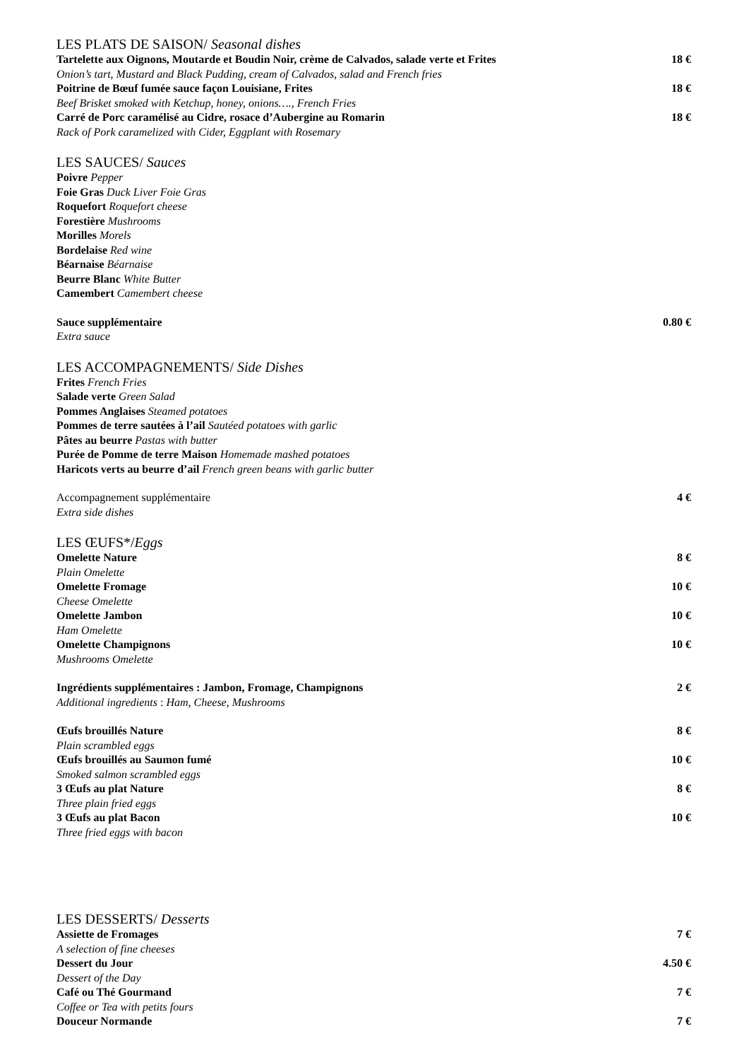LES PLATS DE SAISON/ Seasonal dishes
Tartelette aux Oignons, Moutarde et Boudin Noir, crème de Calvados, salade verte et Frites 18 €
Onion’s tart, Mustard and Black Pudding, cream of Calvados, salad and French fries
Poitrine de Bœuf fumée sauce façon Louisiane, Frites 18 €
Beef Brisket smoked with Ketchup, honey, onions…., French Fries
Carré de Porc caramélisé au Cidre, rosace d’Aubergine au Romarin 18 €
Rack of Pork caramelized with Cider, Eggplant with Rosemary
LES SAUCES/ Sauces
Poivre Pepper
Foie Gras Duck Liver Foie Gras
Roquefort Roquefort cheese
Forestière Mushrooms
Morilles Morels
Bordelaise Red wine
Béarnaise Béarnaise
Beurre Blanc White Butter
Camembert Camembert cheese
Sauce supplémentaire 0.80 €
Extra sauce
LES ACCOMPAGNEMENTS/ Side Dishes
Frites French Fries
Salade verte Green Salad
Pommes Anglaises Steamed potatoes
Pommes de terre sautées à l’ail Sautéed potatoes with garlic
Pâtes au beurre Pastas with butter
Purée de Pomme de terre Maison Homemade mashed potatoes
Haricots verts au beurre d’ail French green beans with garlic butter
Accompagnement supplémentaire 4 €
Extra side dishes
LES ŒUFS*/Eggs
Omelette Nature 8 €
Plain Omelette
Omelette Fromage 10 €
Cheese Omelette
Omelette Jambon 10 €
Ham Omelette
Omelette Champignons 10 €
Mushrooms Omelette
Ingrédients supplémentaires : Jambon, Fromage, Champignons 2 €
Additional ingredients : Ham, Cheese, Mushrooms
Œufs brouillés Nature 8 €
Plain scrambled eggs
Œufs brouillés au Saumon fumé 10 €
Smoked salmon scrambled eggs
3 Œufs au plat Nature 8 €
Three plain fried eggs
3 Œufs au plat Bacon 10 €
Three fried eggs with bacon
LES DESSERTS/ Desserts
Assiette de Fromages 7 €
A selection of fine cheeses
Dessert du Jour 4.50 €
Dessert of the Day
Café ou Thé Gourmand 7 €
Coffee or Tea with petits fours
Douceur Normande 7 €